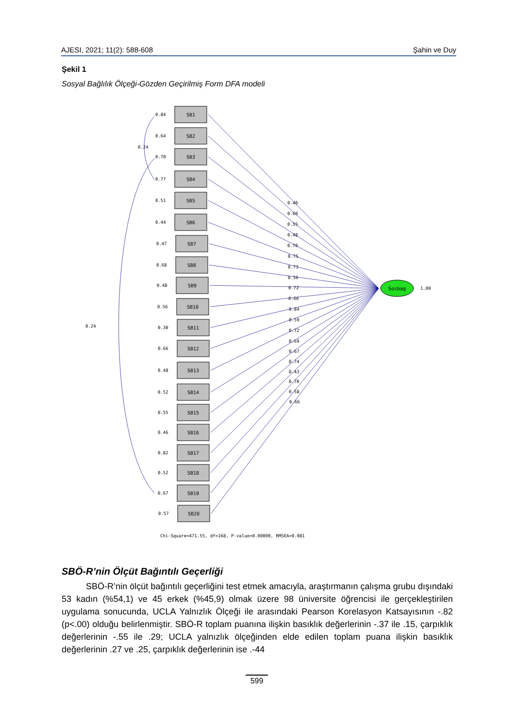AJESI, 2021; 11(2): 588-608 Şahin ve Duy
Şekil 1
Sosyal Bağlılık Ölçeği-Gözden Geçirilmiş Form DFA modeli
SB1
SB2
SB3
SB4
SB5
SB6
SB7
SB8
SB9
SB10
SB11
SB12
SB13
SB14
SB15
SB16
SB17
SB18
SB19
SB20
0.84
0.64
0.70
0.77
0.51
0.44
0.47
0.68
0.48
0.56
0.30
0.66
0.48
0.52
0.55
0.46
0.82
0.52
0.67
0.57
0.24
0.24
0.40
0.60
0.55
0.48
0.70
0.75
0.73
0.56
0.72
0.66
0.84
0.59
0.72
0.69
0.67
0.74
0.43
0.70
0.58
0.66
1.00
Sosbag
Chi-Square=471.55, df=168, P-value=0.00000, RMSEA=0.081
SBÖ-R’nin Ölçüt Bağıntılı Geçerliği
SBÖ-R’nin ölçüt bağıntılı geçerliğini test etmek amacıyla, araştırmanın çalışma grubu dışındaki 53 kadın (%54,1) ve 45 erkek (%45,9) olmak üzere 98 üniversite öğrencisi ile gerçekleştirilen uygulama sonucunda, UCLA Yalnızlık Ölçeği ile arasındaki Pearson Korelasyon Katsayısının -.82 (p<.00) olduğu belirlenmiştir. SBÖ-R toplam puanına ilişkin basıklık değerlerinin -.37 ile .15, çarpıklık değerlerinin -.55 ile .29; UCLA yalnızlık ölçeğinden elde edilen toplam puana ilişkin basıklık değerlerinin .27 ve .25, çarpıklık değerlerinin ise .-44
599